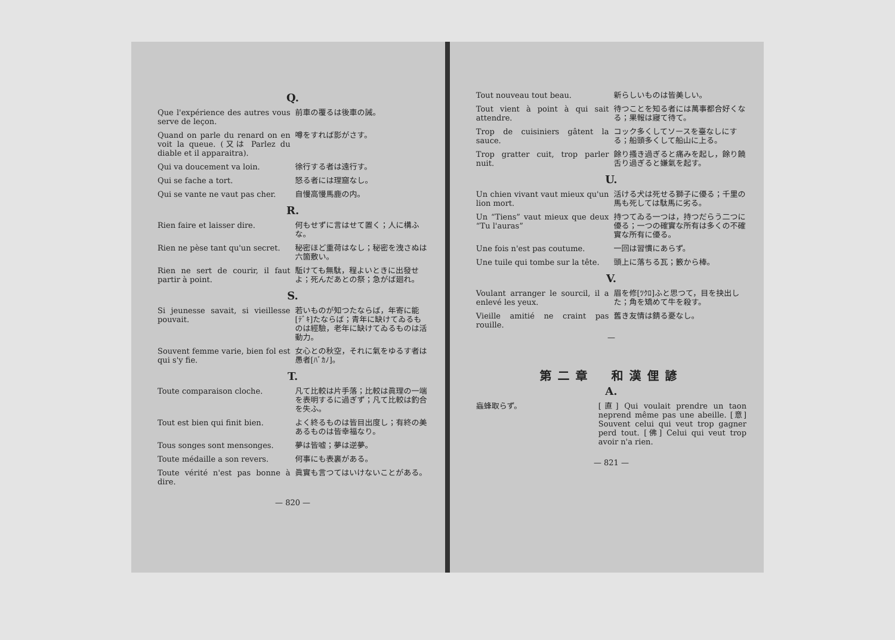Q.
| Que l'expérience des autres vous serve de leçon. | 前車の覆るは後車の誡。 |
| Quand on parle du renard on en voit la queue. (又は Parlez du diable et il apparaitra). | 噂をすれば影がさす。 |
| Qui va doucement va loin. | 徐行する者は遠行す。 |
| Qui se fache a tort. | 怒る者には理窟なし。 |
| Qui se vante ne vaut pas cher. | 自慢高慢馬鹿の内。 |
R.
| Rien faire et laisser dire. | 何もせずに言はせて置く；人に構ふな。 |
| Rien ne pèse tant qu'un secret. | 秘密ほど重荷はなし；秘密を洩さぬは六箇敷い。 |
| Rien ne sert de courir, il faut partir à point. | 駈けても無駄，程よいときに出發せよ；死んだあとの祭；急がば廻れ。 |
S.
| Si jeunesse savait, si vieillesse pouvait. | 若いものが知つたならば，年寄に能[ﾃﾞｷ]たならば；青年に缺けてゐるものは經驗，老年に缺けてゐるものは活動力。 |
| Souvent femme varie, bien fol est qui s'y fie. | 女心との秋空，それに氣をゆるす者は愚者[ﾊﾞｶﾉ]。 |
T.
| Toute comparaison cloche. | 凡て比較は片手落；比較は眞理の一端を表明するに過ぎず；凡て比較は釣合を失ふ。 |
| Tout est bien qui finit bien. | よく終るものは皆目出度し；有終の美あるものは皆幸福なり。 |
| Tous songes sont mensonges. | 夢は皆嘘；夢は逆夢。 |
| Toute médaille a son revers. | 何事にも表裏がある。 |
| Toute vérité n'est pas bonne à dire. | 眞實も言つてはいけないことがある。 |
— 820 —
| Tout nouveau tout beau. | 新らしいものは皆美しい。 |
| Tout vient à point à qui sait attendre. | 待つことを知る者には萬事都合好くなる；果報は寢て待て。 |
| Trop de cuisiniers gâtent la sauce. | コック多くしてソースを臺なしにする；船頭多くして船山に上る。 |
| Trop gratter cuit, trop parler nuit. | 餘り搔き過ぎると痛みを起し，餘り饒舌り過ぎると嫌氣を起す。 |
U.
| Un chien vivant vaut mieux qu'un lion mort. | 活ける犬は死せる獅子に優る；千里の馬も死しては駄馬に劣る。 |
| Un “Tiens” vaut mieux que deux “Tu l'auras” | 持つてゐる一つは，持つだらう二つに優る；一つの確實な所有は多くの不確實な所有に優る。 |
| Une fois n'est pas coutume. | 一回は習慣にあらず。 |
| Une tuile qui tombe sur la tête. | 頭上に落ちる瓦；籔から棒。 |
V.
| Voulant arranger le sourcil, il a enlevé les yeux. | 眉を修[ﾂｸﾛ]ふと思つて，目を抉出した；角を矯めて牛を殺す。 |
| Vieille amitié ne craint pas rouille. | 舊き友情は錆る憂なし。 |
—
第二章　和漢俚諺
A.
| 蝱蜂取らず。 | [直] Qui voulait prendre un taon neprend même pas une abeille. [意] Souvent celui qui veut trop gagner perd tout. [佛] Celui qui veut trop avoir n'a rien. |
— 821 —